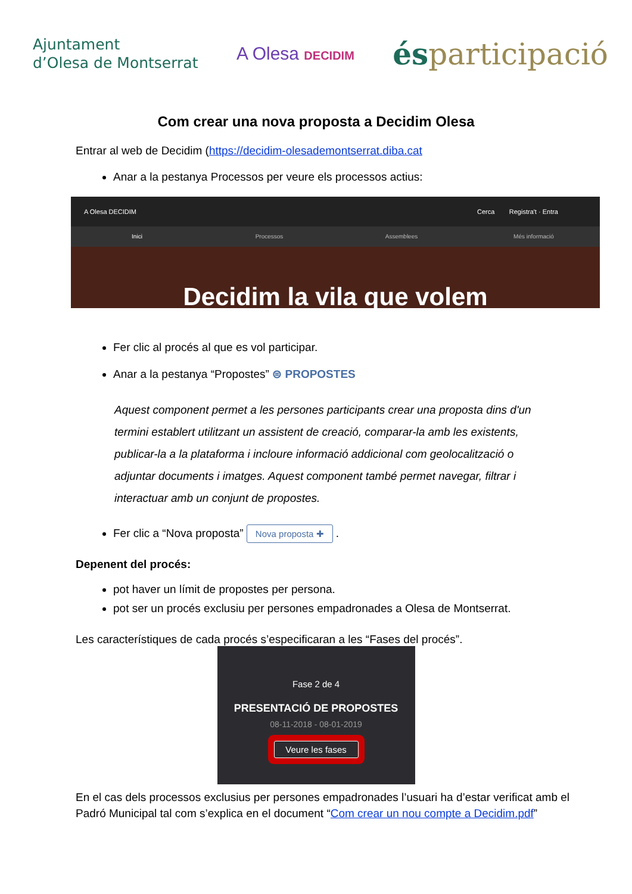Ajuntament
d’Olesa de Montserrat
A Olesa DECIDIM
ésparticipació
Com crear una nova proposta a Decidim Olesa
Entrar al web de Decidim (https://decidim-olesademontserrat.diba.cat
Anar a la pestanya Processos per veure els processos actius:
A Olesa DECIDIM Cerca Registra't · Entra
Inici Processos Assemblees Més informació
Decidim la vila que volem
Fer clic al procés al que es vol participar.
Anar a la pestanya “Propostes” ⊜ PROPOSTES
Aquest component permet a les persones participants crear una proposta dins d'un termini establert utilitzant un assistent de creació, comparar-la amb les existents, publicar-la a la plataforma i incloure informació addicional com geolocalització o adjuntar documents i imatges. Aquest component també permet navegar, filtrar i interactuar amb un conjunt de propostes.
Fer clic a “Nova proposta” Nova proposta ✚ .
Depenent del procés:
pot haver un límit de propostes per persona.
pot ser un procés exclusiu per persones empadronades a Olesa de Montserrat.
Les característiques de cada procés s’especificaran a les “Fases del procés”.
Fase 2 de 4
PRESENTACIÓ DE PROPOSTES
08-11-2018 - 08-01-2019
Veure les fases
En el cas dels processos exclusius per persones empadronades l’usuari ha d’estar verificat amb el Padró Municipal tal com s’explica en el document “Com crear un nou compte a Decidim.pdf”